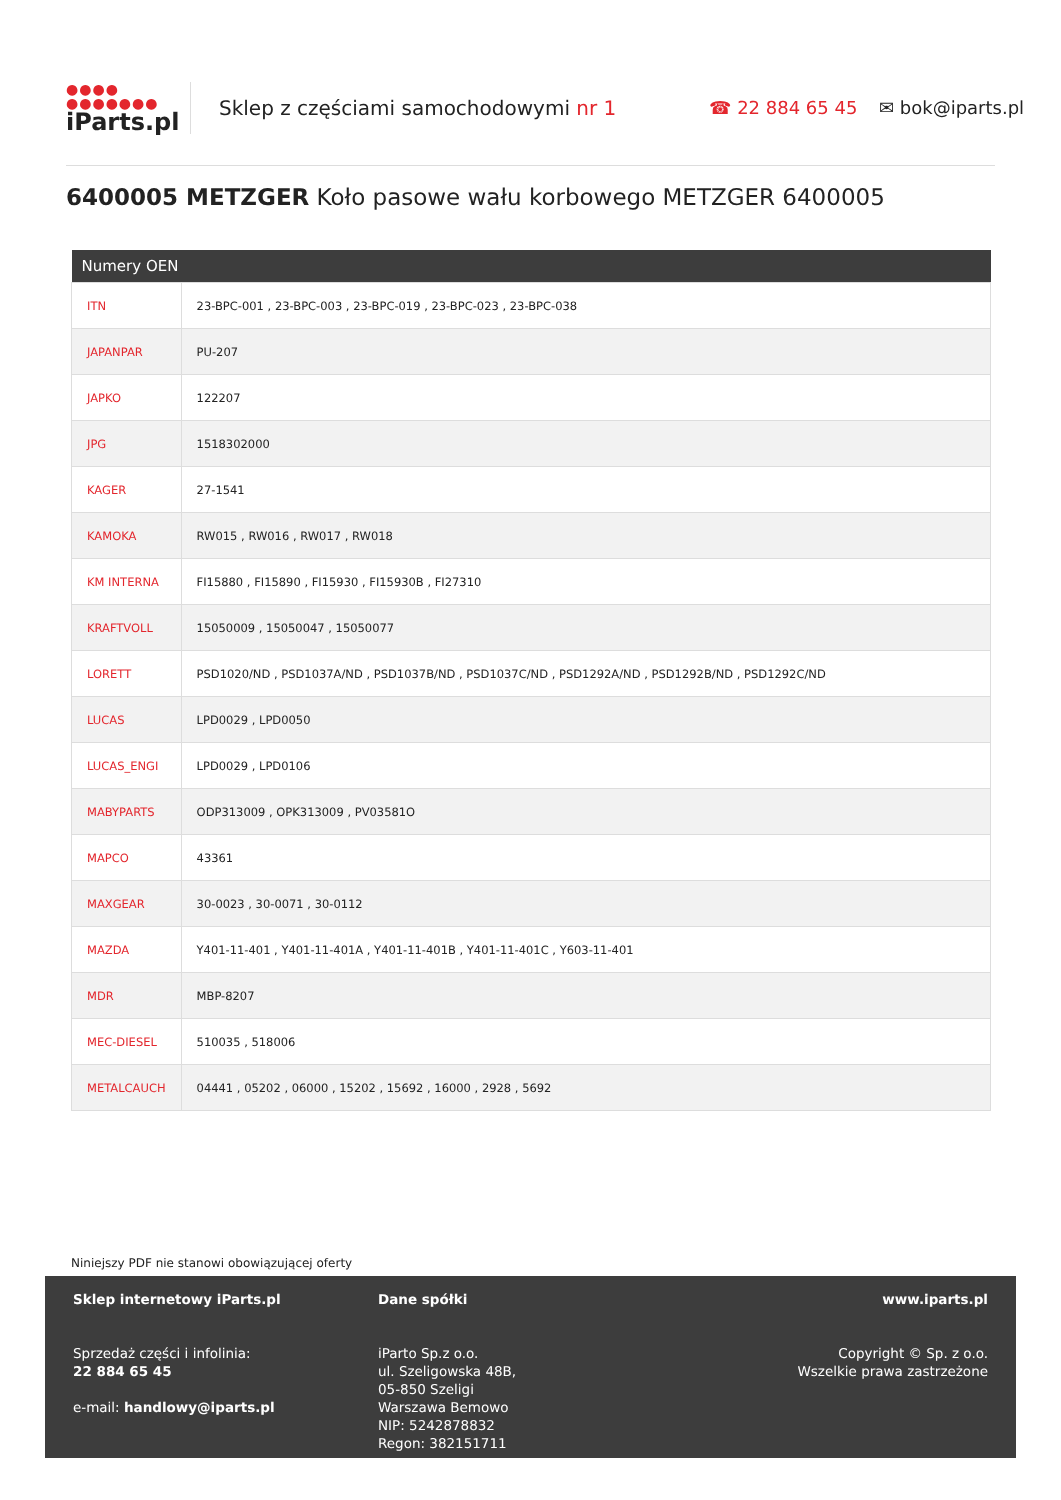●●●●
●●●●●●●
iParts.pl
Sklep z częściami samochodowymi nr 1 ☎ 22 884 65 45 ✉ bok@iparts.pl
6400005 METZGER Koło pasowe wału korbowego METZGER 6400005
| Numery OEN | |
| --- | --- |
| ITN | 23-BPC-001 , 23-BPC-003 , 23-BPC-019 , 23-BPC-023 , 23-BPC-038 |
| JAPANPAR | PU-207 |
| JAPKO | 122207 |
| JPG | 1518302000 |
| KAGER | 27-1541 |
| KAMOKA | RW015 , RW016 , RW017 , RW018 |
| KM INTERNA | FI15880 , FI15890 , FI15930 , FI15930B , FI27310 |
| KRAFTVOLL | 15050009 , 15050047 , 15050077 |
| LORETT | PSD1020/ND , PSD1037A/ND , PSD1037B/ND , PSD1037C/ND , PSD1292A/ND , PSD1292B/ND , PSD1292C/ND |
| LUCAS | LPD0029 , LPD0050 |
| LUCAS_ENGI | LPD0029 , LPD0106 |
| MABYPARTS | ODP313009 , OPK313009 , PV03581O |
| MAPCO | 43361 |
| MAXGEAR | 30-0023 , 30-0071 , 30-0112 |
| MAZDA | Y401-11-401 , Y401-11-401A , Y401-11-401B , Y401-11-401C , Y603-11-401 |
| MDR | MBP-8207 |
| MEC-DIESEL | 510035 , 518006 |
| METALCAUCH | 04441 , 05202 , 06000 , 15202 , 15692 , 16000 , 2928 , 5692 |
Niniejszy PDF nie stanowi obowiązującej oferty
Sklep internetowy iParts.pl
Sprzedaż części i infolinia:
22 884 65 45
e-mail: handlowy@iparts.pl
Dane spółki
iParto Sp.z o.o.
ul. Szeligowska 48B,
05-850 Szeligi
Warszawa Bemowo
NIP: 5242878832
Regon: 382151711
www.iparts.pl
Copyright © Sp. z o.o.
Wszelkie prawa zastrzeżone